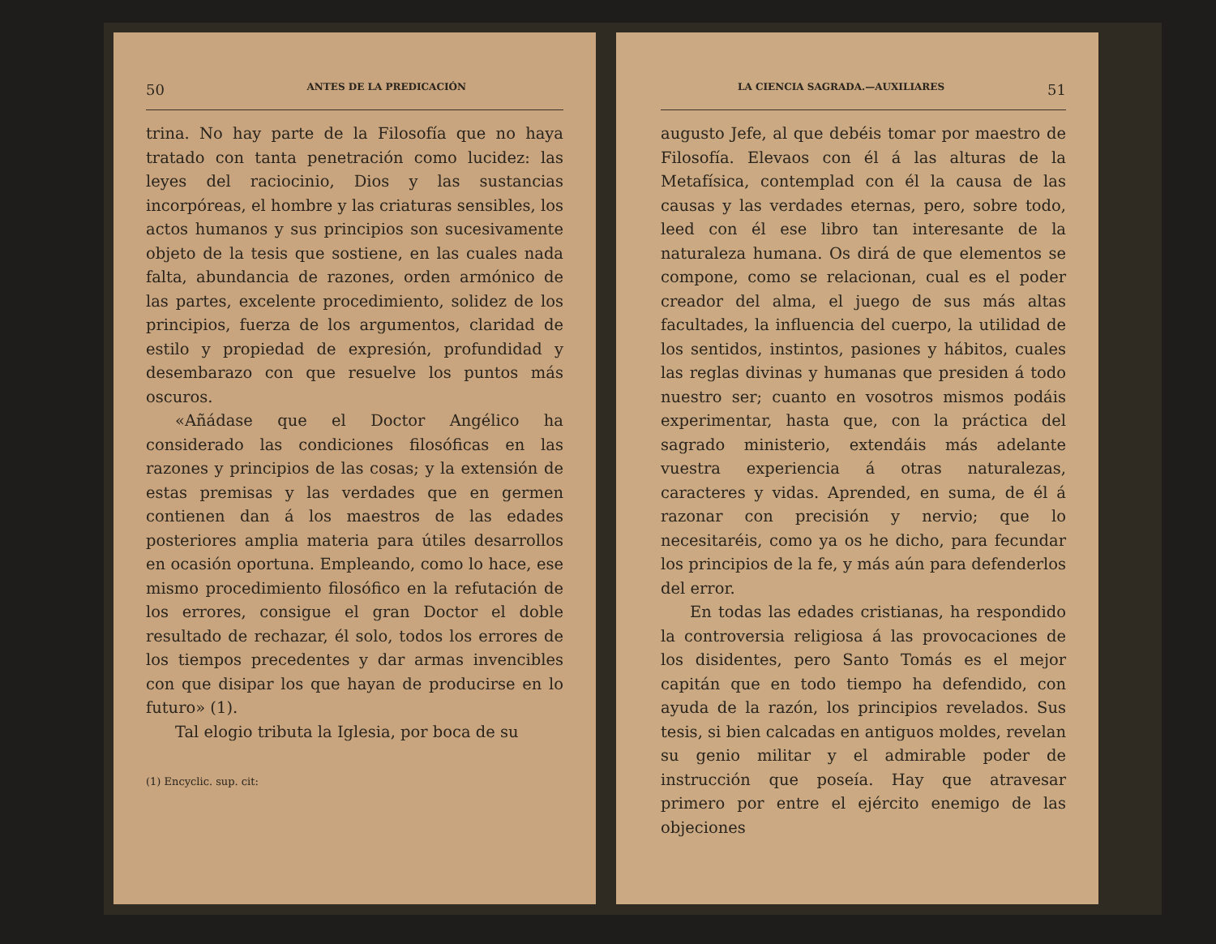50 ANTES DE LA PREDICACIÓN
trina. No hay parte de la Filosofía que no haya tratado con tanta penetración como lucidez: las leyes del raciocinio, Dios y las sustancias incorpóreas, el hombre y las criaturas sensibles, los actos humanos y sus principios son sucesivamente objeto de la tesis que sostiene, en las cuales nada falta, abundancia de razones, orden armónico de las partes, excelente procedimiento, solidez de los principios, fuerza de los argumentos, claridad de estilo y propiedad de expresión, profundidad y desembarazo con que resuelve los puntos más oscuros.
«Añádase que el Doctor Angélico ha considerado las condiciones filosóficas en las razones y principios de las cosas; y la extensión de estas premisas y las verdades que en germen contienen dan á los maestros de las edades posteriores amplia materia para útiles desarrollos en ocasión oportuna. Empleando, como lo hace, ese mismo procedimiento filosófico en la refutación de los errores, consigue el gran Doctor el doble resultado de rechazar, él solo, todos los errores de los tiempos precedentes y dar armas invencibles con que disipar los que hayan de producirse en lo futuro» (1).
Tal elogio tributa la Iglesia, por boca de su
(1) Encyclic. sup. cit:
LA CIENCIA SAGRADA.—AUXILIARES 51
augusto Jefe, al que debéis tomar por maestro de Filosofía. Elevaos con él á las alturas de la Metafísica, contemplad con él la causa de las causas y las verdades eternas, pero, sobre todo, leed con él ese libro tan interesante de la naturaleza humana. Os dirá de que elementos se compone, como se relacionan, cual es el poder creador del alma, el juego de sus más altas facultades, la influencia del cuerpo, la utilidad de los sentidos, instintos, pasiones y hábitos, cuales las reglas divinas y humanas que presiden á todo nuestro ser; cuanto en vosotros mismos podáis experimentar, hasta que, con la práctica del sagrado ministerio, extendáis más adelante vuestra experiencia á otras naturalezas, caracteres y vidas. Aprended, en suma, de él á razonar con precisión y nervio; que lo necesitaréis, como ya os he dicho, para fecundar los principios de la fe, y más aún para defenderlos del error.
En todas las edades cristianas, ha respondido la controversia religiosa á las provocaciones de los disidentes, pero Santo Tomás es el mejor capitán que en todo tiempo ha defendido, con ayuda de la razón, los principios revelados. Sus tesis, si bien calcadas en antiguos moldes, revelan su genio militar y el admirable poder de instrucción que poseía. Hay que atravesar primero por entre el ejército enemigo de las objeciones